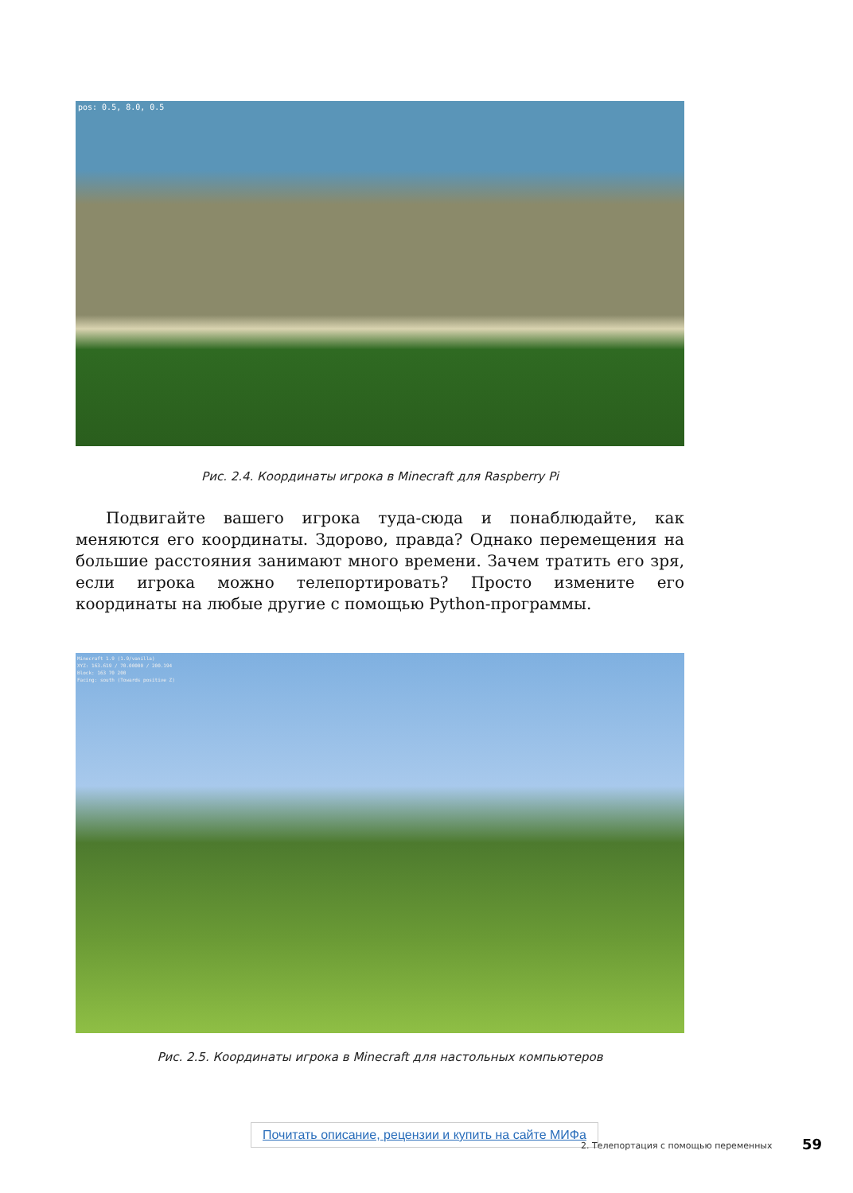pos: 0.5, 8.0, 0.5
Рис. 2.4. Координаты игрока в Minecraft для Raspberry Pi
Подвигайте вашего игрока туда-сюда и понаблюдайте, как меняются его координаты. Здорово, правда? Однако перемещения на большие расстояния занимают много времени. Зачем тратить его зря, если игрока можно телепортировать? Просто измените его координаты на любые другие с помощью Python-программы.
Minecraft 1.9 (1.9/vanilla)
XYZ: 163.619 / 70.00000 / 200.194
Block: 163 70 200
Facing: south (Towards positive Z)
Рис. 2.5. Координаты игрока в Minecraft для настольных компьютеров
Почитать описание, рецензии и купить на сайте МИФа
2. Телепортация с помощью переменных
59